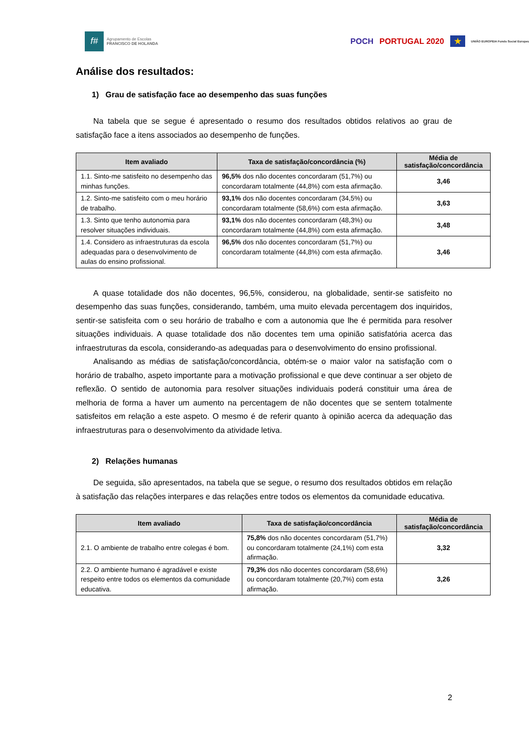f#
Agrupamento de Escolas
FRANCISCO DE HOLANDA
POCH PORTUGAL 2020 ★ UNIÃO EUROPEIA Fundo Social Europeu
Análise dos resultados:
1) Grau de satisfação face ao desempenho das suas funções
Na tabela que se segue é apresentado o resumo dos resultados obtidos relativos ao grau de satisfação face a itens associados ao desempenho de funções.
| Item avaliado | Taxa de satisfação/concordância (%) | Média de satisfação/concordância |
| --- | --- | --- |
| 1.1. Sinto-me satisfeito no desempenho das minhas funções. | 96,5% dos não docentes concordaram (51,7%) ou concordaram totalmente (44,8%) com esta afirmação. | 3,46 |
| 1.2. Sinto-me satisfeito com o meu horário de trabalho. | 93,1% dos não docentes concordaram (34,5%) ou concordaram totalmente (58,6%) com esta afirmação. | 3,63 |
| 1.3. Sinto que tenho autonomia para resolver situações individuais. | 93,1% dos não docentes concordaram (48,3%) ou concordaram totalmente (44,8%) com esta afirmação. | 3,48 |
| 1.4. Considero as infraestruturas da escola adequadas para o desenvolvimento de aulas do ensino profissional. | 96,5% dos não docentes concordaram (51,7%) ou concordaram totalmente (44,8%) com esta afirmação. | 3,46 |
A quase totalidade dos não docentes, 96,5%, considerou, na globalidade, sentir-se satisfeito no desempenho das suas funções, considerando, também, uma muito elevada percentagem dos inquiridos, sentir-se satisfeita com o seu horário de trabalho e com a autonomia que lhe é permitida para resolver situações individuais. A quase totalidade dos não docentes tem uma opinião satisfatória acerca das infraestruturas da escola, considerando-as adequadas para o desenvolvimento do ensino profissional.
Analisando as médias de satisfação/concordância, obtém-se o maior valor na satisfação com o horário de trabalho, aspeto importante para a motivação profissional e que deve continuar a ser objeto de reflexão. O sentido de autonomia para resolver situações individuais poderá constituir uma área de melhoria de forma a haver um aumento na percentagem de não docentes que se sentem totalmente satisfeitos em relação a este aspeto. O mesmo é de referir quanto à opinião acerca da adequação das infraestruturas para o desenvolvimento da atividade letiva.
2) Relações humanas
De seguida, são apresentados, na tabela que se segue, o resumo dos resultados obtidos em relação à satisfação das relações interpares e das relações entre todos os elementos da comunidade educativa.
| Item avaliado | Taxa de satisfação/concordância | Média de satisfação/concordância |
| --- | --- | --- |
| 2.1. O ambiente de trabalho entre colegas é bom. | 75,8% dos não docentes concordaram (51,7%) ou concordaram totalmente (24,1%) com esta afirmação. | 3,32 |
| 2.2. O ambiente humano é agradável e existe respeito entre todos os elementos da comunidade educativa. | 79,3% dos não docentes concordaram (58,6%) ou concordaram totalmente (20,7%) com esta afirmação. | 3,26 |
2